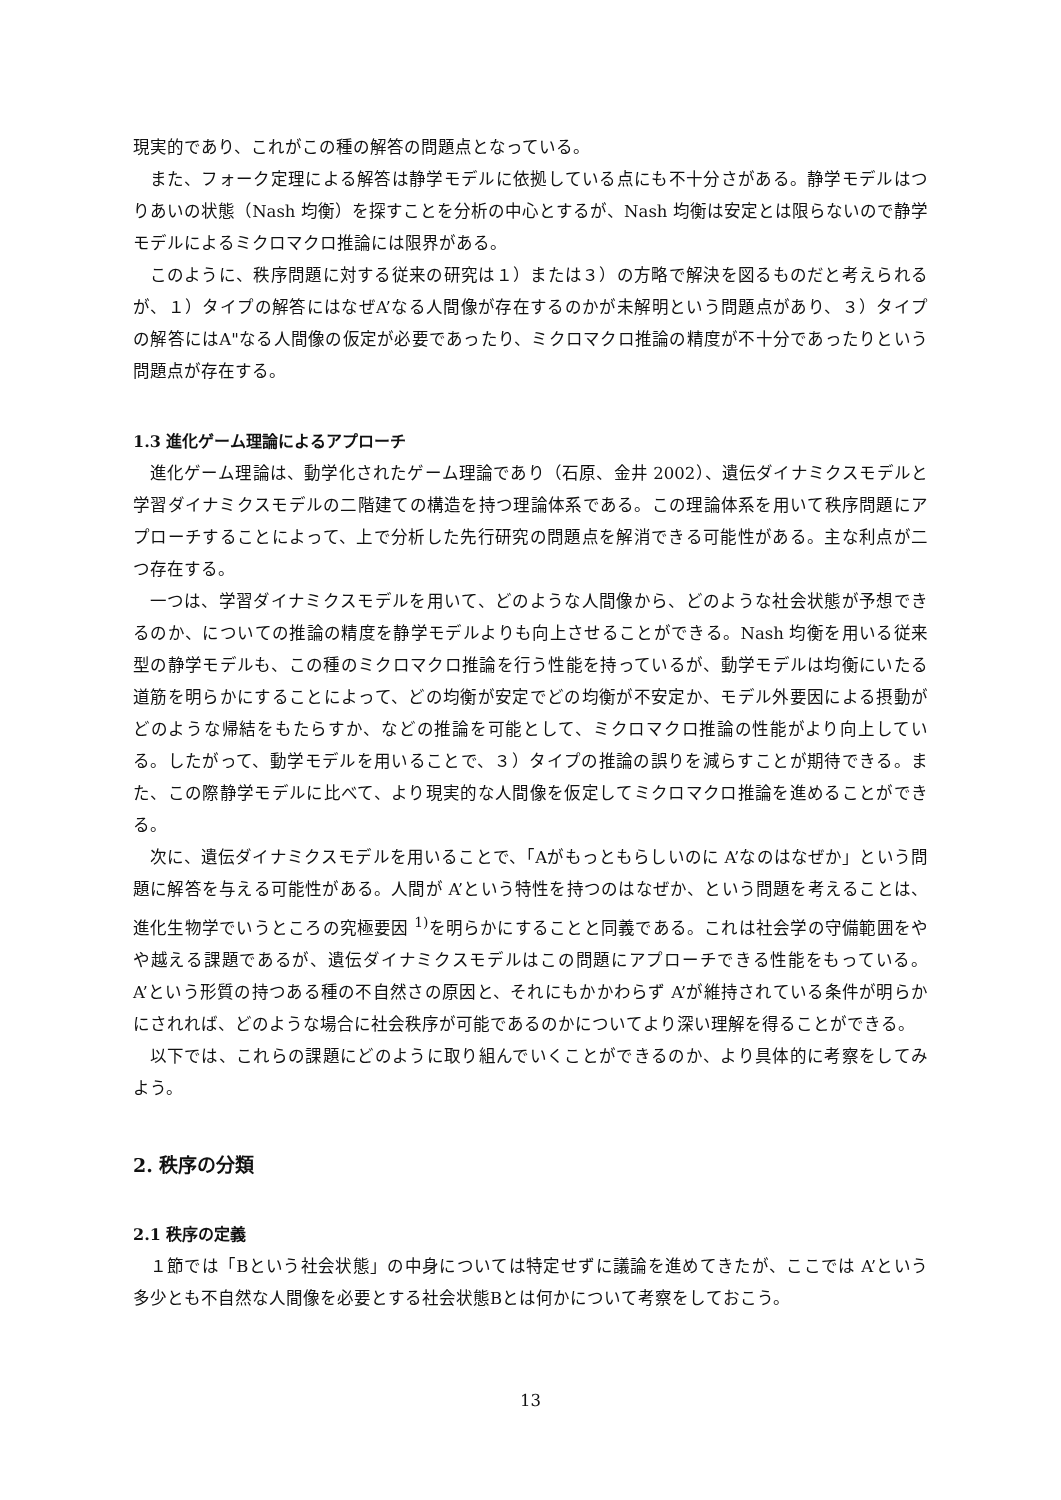現実的であり、これがこの種の解答の問題点となっている。
また、フォーク定理による解答は静学モデルに依拠している点にも不十分さがある。静学モデルはつりあいの状態（Nash 均衡）を探すことを分析の中心とするが、Nash 均衡は安定とは限らないので静学モデルによるミクロマクロ推論には限界がある。
このように、秩序問題に対する従来の研究は１）または３）の方略で解決を図るものだと考えられるが、１）タイプの解答にはなぜA’なる人間像が存在するのかが未解明という問題点があり、３）タイプの解答にはA"なる人間像の仮定が必要であったり、ミクロマクロ推論の精度が不十分であったりという問題点が存在する。
1.3 進化ゲーム理論によるアプローチ
進化ゲーム理論は、動学化されたゲーム理論であり（石原、金井 2002）、遺伝ダイナミクスモデルと学習ダイナミクスモデルの二階建ての構造を持つ理論体系である。この理論体系を用いて秩序問題にアプローチすることによって、上で分析した先行研究の問題点を解消できる可能性がある。主な利点が二つ存在する。
一つは、学習ダイナミクスモデルを用いて、どのような人間像から、どのような社会状態が予想できるのか、についての推論の精度を静学モデルよりも向上させることができる。Nash 均衡を用いる従来型の静学モデルも、この種のミクロマクロ推論を行う性能を持っているが、動学モデルは均衡にいたる道筋を明らかにすることによって、どの均衡が安定でどの均衡が不安定か、モデル外要因による摂動がどのような帰結をもたらすか、などの推論を可能として、ミクロマクロ推論の性能がより向上している。したがって、動学モデルを用いることで、３）タイプの推論の誤りを減らすことが期待できる。また、この際静学モデルに比べて、より現実的な人間像を仮定してミクロマクロ推論を進めることができる。
次に、遺伝ダイナミクスモデルを用いることで、「Aがもっともらしいのに A’なのはなぜか」という問題に解答を与える可能性がある。人間が A’という特性を持つのはなぜか、という問題を考えることは、進化生物学でいうところの究極要因 <sup>1)</sup>を明らかにすることと同義である。これは社会学の守備範囲をやや越える課題であるが、遺伝ダイナミクスモデルはこの問題にアプローチできる性能をもっている。A’という形質の持つある種の不自然さの原因と、それにもかかわらず A’が維持されている条件が明らかにされれば、どのような場合に社会秩序が可能であるのかについてより深い理解を得ることができる。
以下では、これらの課題にどのように取り組んでいくことができるのか、より具体的に考察をしてみよう。
2. 秩序の分類
2.1 秩序の定義
１節では「Bという社会状態」の中身については特定せずに議論を進めてきたが、ここでは A’という多少とも不自然な人間像を必要とする社会状態Bとは何かについて考察をしておこう。
13